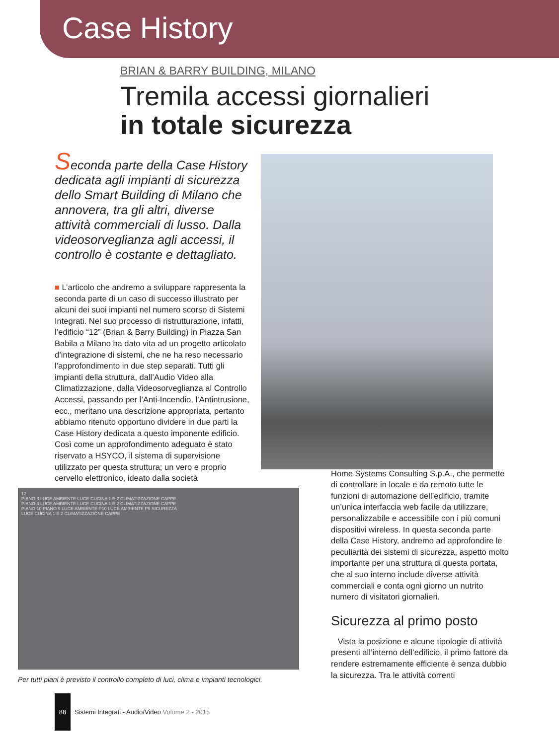Case History
BRIAN & BARRY BUILDING, MILANO
Tremila accessi giornalieri
in totale sicurezza
Seconda parte della Case History dedicata agli impianti di sicurezza dello Smart Building di Milano che annovera, tra gli altri, diverse attività commerciali di lusso. Dalla videosorveglianza agli accessi, il controllo è costante e dettagliato.
■ L’articolo che andremo a sviluppare rappresenta la seconda parte di un caso di successo illustrato per alcuni dei suoi impianti nel numero scorso di Sistemi Integrati. Nel suo processo di ristrutturazione, infatti, l’edificio “12” (Brian & Barry Building) in Piazza San Babila a Milano ha dato vita ad un progetto articolato d’integrazione di sistemi, che ne ha reso necessario l’approfondimento in due step separati. Tutti gli impianti della struttura, dall’Audio Video alla Climatizzazione, dalla Videosorveglianza al Controllo Accessi, passando per l’Anti-Incendio, l’Antintrusione, ecc., meritano una descrizione appropriata, pertanto abbiamo ritenuto opportuno dividere in due parti la Case History dedicata a questo imponente edificio. Così come un approfondimento adeguato è stato riservato a HSYCO, il sistema di supervisione utilizzato per questa struttura; un vero e proprio cervello elettronico, ideato dalla società
12
PIANO 3 LUCE AMBIENTE LUCE CUCINA 1 E 2 CLIMATIZZAZIONE CAPPE
PIANO 4 LUCE AMBIENTE LUCE CUCINA 1 E 2 CLIMATIZZAZIONE CAPPE
PIANO 10 PIANO 9 LUCE AMBIENTE P10 LUCE AMBIENTE P9 SICUREZZA
LUCE CUCINA 1 E 2 CLIMATIZZAZIONE CAPPE
Per tutti piani è previsto il controllo completo di luci, clima e impianti tecnologici.
Home Systems Consulting S.p.A., che permette di controllare in locale e da remoto tutte le funzioni di automazione dell’edificio, tramite un’unica interfaccia web facile da utilizzare, personalizzabile e accessibile con i più comuni dispositivi wireless. In questa seconda parte della Case History, andremo ad approfondire le peculiarità dei sistemi di sicurezza, aspetto molto importante per una struttura di questa portata, che al suo interno include diverse attività commerciali e conta ogni giorno un nutrito numero di visitatori giornalieri.
Sicurezza al primo posto
Vista la posizione e alcune tipologie di attività presenti all’interno dell’edificio, il primo fattore da rendere estremamente efficiente è senza dubbio la sicurezza. Tra le attività correnti
88
Sistemi Integrati - Audio/Video Volume 2 - 2015